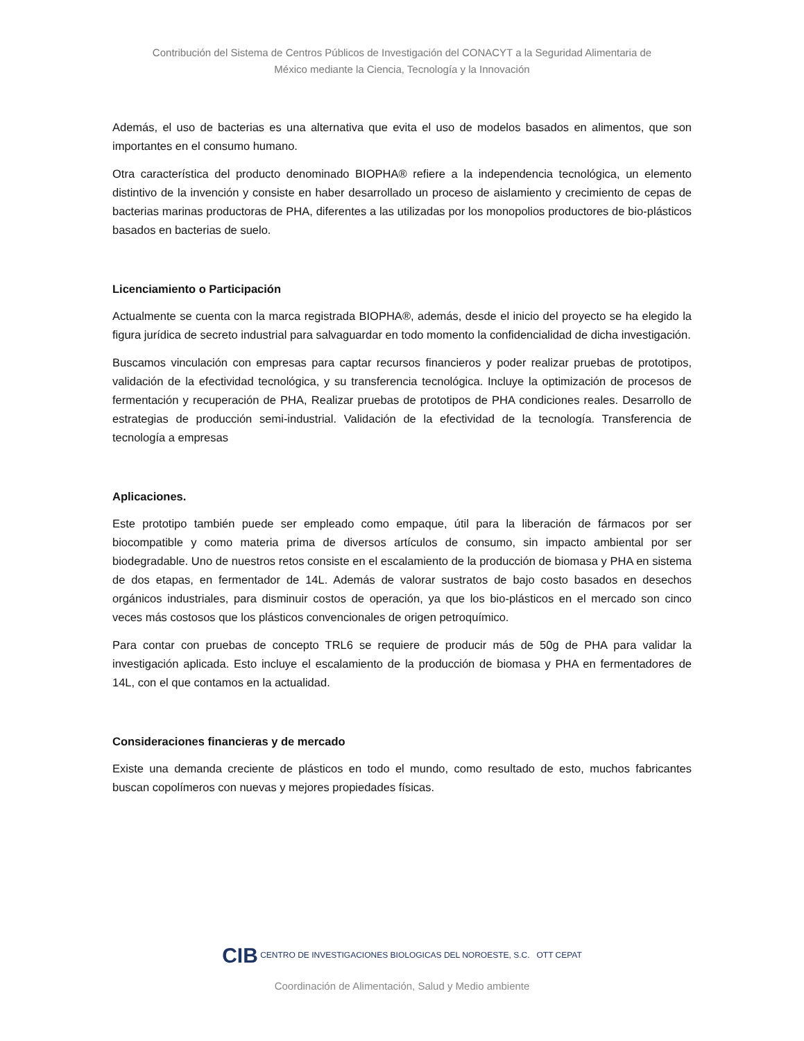Contribución del Sistema de Centros Públicos de Investigación del CONACYT a la Seguridad Alimentaria de
México mediante la Ciencia, Tecnología y la Innovación
Además, el uso de bacterias es una alternativa que evita el uso de modelos basados en alimentos, que son importantes en el consumo humano.
Otra característica del producto denominado BIOPHA® refiere a la independencia tecnológica, un elemento distintivo de la invención y consiste en haber desarrollado un proceso de aislamiento y crecimiento de cepas de bacterias marinas productoras de PHA, diferentes a las utilizadas por los monopolios productores de bio-plásticos basados en bacterias de suelo.
Licenciamiento o Participación
Actualmente se cuenta con la marca registrada BIOPHA®, además, desde el inicio del proyecto se ha elegido la figura jurídica de secreto industrial para salvaguardar en todo momento la confidencialidad de dicha investigación.
Buscamos vinculación con empresas para captar recursos financieros y poder realizar pruebas de prototipos, validación de la efectividad tecnológica, y su transferencia tecnológica. Incluye la optimización de procesos de fermentación y recuperación de PHA, Realizar pruebas de prototipos de PHA condiciones reales. Desarrollo de estrategias de producción semi-industrial. Validación de la efectividad de la tecnología. Transferencia de tecnología a empresas
Aplicaciones.
Este prototipo también puede ser empleado como empaque, útil para la liberación de fármacos por ser biocompatible y como materia prima de diversos artículos de consumo, sin impacto ambiental por ser biodegradable. Uno de nuestros retos consiste en el escalamiento de la producción de biomasa y PHA en sistema de dos etapas, en fermentador de 14L. Además de valorar sustratos de bajo costo basados en desechos orgánicos industriales, para disminuir costos de operación, ya que los bio-plásticos en el mercado son cinco veces más costosos que los plásticos convencionales de origen petroquímico.
Para contar con pruebas de concepto TRL6 se requiere de producir más de 50g de PHA para validar la investigación aplicada. Esto incluye el escalamiento de la producción de biomasa y PHA en fermentadores de 14L, con el que contamos en la actualidad.
Consideraciones financieras y de mercado
Existe una demanda creciente de plásticos en todo el mundo, como resultado de esto, muchos fabricantes buscan copolímeros con nuevas y mejores propiedades físicas.
CIB CENTRO DE INVESTIGACIONES BIOLOGICAS DEL NOROESTE, S.C. OTT CEPAT
Coordinación de Alimentación, Salud y Medio ambiente